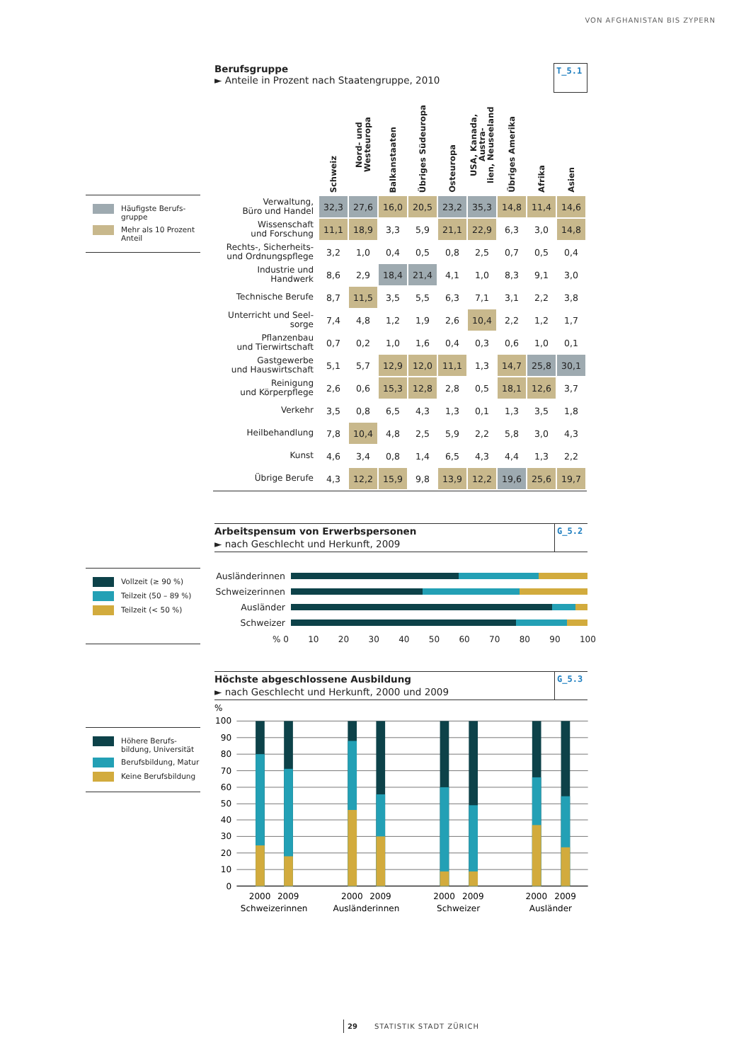VON AFGHANISTAN BIS ZYPERN
Berufsgruppe
► Anteile in Prozent nach Staatengruppe, 2010
T_5.1
Häufigste Berufs-
gruppe
Mehr als 10 Prozent
Anteil
| | Schweiz | Nord- und Westeuropa | Balkanstaaten | Übriges Südeuropa | Osteuropa | USA, Kanada, Austra- lien, Neuseeland | Übriges Amerika | Afrika | Asien |
| --- | --- | --- | --- | --- | --- | --- | --- | --- | --- |
| Verwaltung, Büro und Handel | 32,3 | 27,6 | 16,0 | 20,5 | 23,2 | 35,3 | 14,8 | 11,4 | 14,6 |
| Wissenschaft und Forschung | 11,1 | 18,9 | 3,3 | 5,9 | 21,1 | 22,9 | 6,3 | 3,0 | 14,8 |
| Rechts-, Sicherheits- und Ordnungspflege | 3,2 | 1,0 | 0,4 | 0,5 | 0,8 | 2,5 | 0,7 | 0,5 | 0,4 |
| Industrie und Handwerk | 8,6 | 2,9 | 18,4 | 21,4 | 4,1 | 1,0 | 8,3 | 9,1 | 3,0 |
| Technische Berufe | 8,7 | 11,5 | 3,5 | 5,5 | 6,3 | 7,1 | 3,1 | 2,2 | 3,8 |
| Unterricht und Seel- sorge | 7,4 | 4,8 | 1,2 | 1,9 | 2,6 | 10,4 | 2,2 | 1,2 | 1,7 |
| Pflanzenbau und Tierwirtschaft | 0,7 | 0,2 | 1,0 | 1,6 | 0,4 | 0,3 | 0,6 | 1,0 | 0,1 |
| Gastgewerbe und Hauswirtschaft | 5,1 | 5,7 | 12,9 | 12,0 | 11,1 | 1,3 | 14,7 | 25,8 | 30,1 |
| Reinigung und Körperpflege | 2,6 | 0,6 | 15,3 | 12,8 | 2,8 | 0,5 | 18,1 | 12,6 | 3,7 |
| Verkehr | 3,5 | 0,8 | 6,5 | 4,3 | 1,3 | 0,1 | 1,3 | 3,5 | 1,8 |
| Heilbehandlung | 7,8 | 10,4 | 4,8 | 2,5 | 5,9 | 2,2 | 5,8 | 3,0 | 4,3 |
| Kunst | 4,6 | 3,4 | 0,8 | 1,4 | 6,5 | 4,3 | 4,4 | 1,3 | 2,2 |
| Übrige Berufe | 4,3 | 12,2 | 15,9 | 9,8 | 13,9 | 12,2 | 19,6 | 25,6 | 19,7 |
Arbeitspensum von Erwerbspersonen
► nach Geschlecht und Herkunft, 2009
G_5.2
Vollzeit (≥ 90 %)
Teilzeit (50 – 89 %)
Teilzeit (< 50 %)
Ausländerinnen
Schweizerinnen
Ausländer
Schweizer
% 0 10 20 30 40 50 60 70 80 90 100
Höchste abgeschlossene Ausbildung
► nach Geschlecht und Herkunft, 2000 und 2009
G_5.3
Höhere Berufs-
bildung, Universität
Berufsbildung, Matur
Keine Berufsbildung
%
100
90
80
70
60
50
40
30
20
10
0
2000
2009
2000
2009
2000
2009
2000
2009
Schweizerinnen
Ausländerinnen
Schweizer
Ausländer
29 STATISTIK STADT ZÜRICH